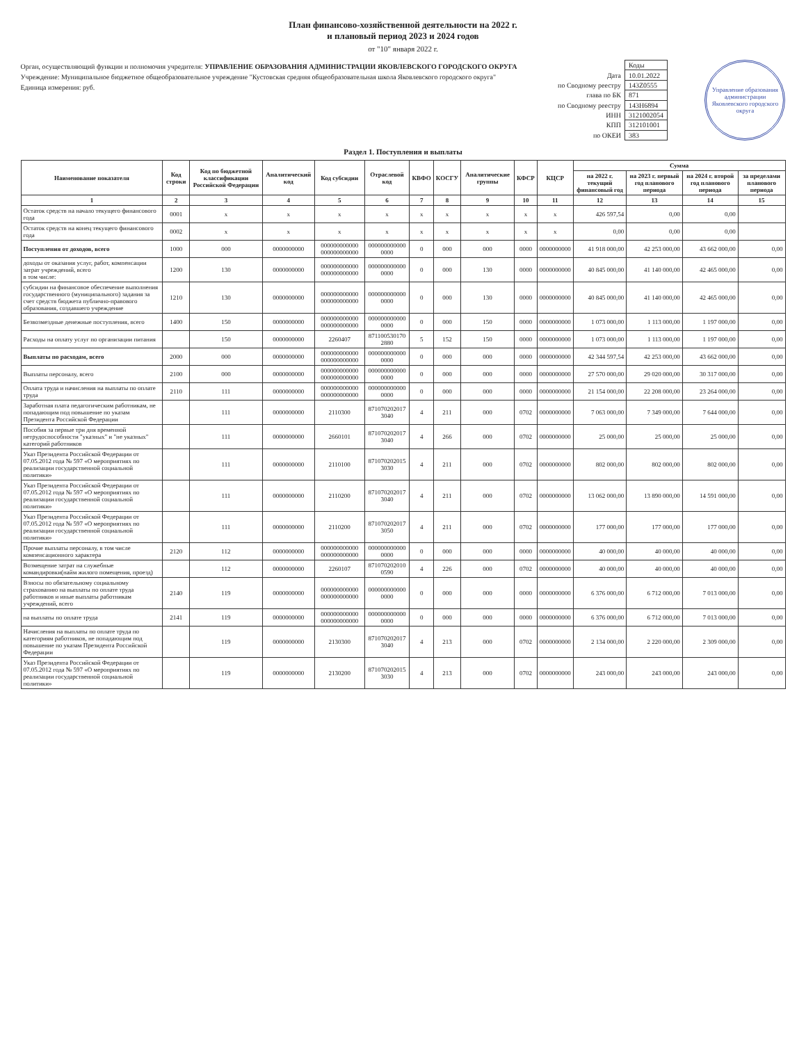План финансово-хозяйственной деятельности на 2022 г.
и плановый период 2023 и 2024 годов
от "10" января 2022 г.
Орган, осуществляющий функции и полномочия учредителя: УПРАВЛЕНИЕ ОБРАЗОВАНИЯ АДМИНИСТРАЦИИ ЯКОВЛЕВСКОГО ГОРОДСКОГО ОКРУГА
Учреждение: Муниципальное бюджетное общеобразовательное учреждение "Кустовская средняя общеобразовательная школа Яковлевского городского округа"
Единица измерения: руб.
| | Коды |
| Дата | 10.01.2022 |
| по Сводному реестру | 143Z0555 |
| глава по БК | 871 |
| по Сводному реестру | 143Н6894 |
| ИНН | 3121002054 |
| КПП | 312101001 |
| по ОКЕИ | 383 |
Управление образования администрации Яковлевского городского округа
Раздел 1. Поступления и выплаты
| Наименование показателя | Код строки | Код по бюджетной классификации Российской Федерации | Аналитический код | Код субсидии | Отраслевой код | КВФО | КОСГУ | Аналитические группы | КФСР | КЦСР | Сумма | | | |
| --- | --- | --- | --- | --- | --- | --- | --- | --- | --- | --- | --- | --- | --- | --- |
| | | | | | | | | | | | на 2022 г. текущий финансовый год | на 2023 г. первый год планового периода | на 2024 г. второй год планового периода | за пределами планового периода |
| 1 | 2 | 3 | 4 | 5 | 6 | 7 | 8 | 9 | 10 | 11 | 12 | 13 | 14 | 15 |
| Остаток средств на начало текущего финансового года | 0001 | x | x | x | x | x | x | x | x | x | 426 597,54 | 0,00 | 0,00 | |
| Остаток средств на конец текущего финансового года | 0002 | x | x | x | x | x | x | x | x | x | 0,00 | 0,00 | 0,00 | |
| Поступления от доходов, всего | 1000 | 000 | 0000000000 | 000000000000 000000000000 | 000000000000 0000 | 0 | 000 | 000 | 0000 | 0000000000 | 41 918 000,00 | 42 253 000,00 | 43 662 000,00 | 0,00 |
| доходы от оказания услуг, работ, компенсации затрат учреждений, всего в том числе: | 1200 | 130 | 0000000000 | 000000000000 000000000000 | 000000000000 0000 | 0 | 000 | 130 | 0000 | 0000000000 | 40 845 000,00 | 41 140 000,00 | 42 465 000,00 | 0,00 |
| субсидии на финансовое обеспечение выполнения государственного (муниципального) задания за счет средств бюджета публично-правового образования, создавшего учреждение | 1210 | 130 | 0000000000 | 000000000000 000000000000 | 000000000000 0000 | 0 | 000 | 130 | 0000 | 0000000000 | 40 845 000,00 | 41 140 000,00 | 42 465 000,00 | 0,00 |
| Безвозмездные денежные поступления, всего | 1400 | 150 | 0000000000 | 000000000000 000000000000 | 000000000000 0000 | 0 | 000 | 150 | 0000 | 0000000000 | 1 073 000,00 | 1 113 000,00 | 1 197 000,00 | 0,00 |
| Расходы на оплату услуг по организации питания | | 150 | 0000000000 | 2260407 | 871100530170 2880 | 5 | 152 | 150 | 0000 | 0000000000 | 1 073 000,00 | 1 113 000,00 | 1 197 000,00 | 0,00 |
| Выплаты по расходам, всего | 2000 | 000 | 0000000000 | 000000000000 000000000000 | 000000000000 0000 | 0 | 000 | 000 | 0000 | 0000000000 | 42 344 597,54 | 42 253 000,00 | 43 662 000,00 | 0,00 |
| Выплаты персоналу, всего | 2100 | 000 | 0000000000 | 000000000000 000000000000 | 000000000000 0000 | 0 | 000 | 000 | 0000 | 0000000000 | 27 570 000,00 | 29 020 000,00 | 30 317 000,00 | 0,00 |
| Оплата труда и начисления на выплаты по оплате труда | 2110 | 111 | 0000000000 | 000000000000 000000000000 | 000000000000 0000 | 0 | 000 | 000 | 0000 | 0000000000 | 21 154 000,00 | 22 208 000,00 | 23 264 000,00 | 0,00 |
| Заработная плата педагогическим работникам, не попадающим под повышение по указам Президента Российской Федерации | | 111 | 0000000000 | 2110300 | 871070202017 3040 | 4 | 211 | 000 | 0702 | 0000000000 | 7 063 000,00 | 7 349 000,00 | 7 644 000,00 | 0,00 |
| Пособия за первые три дня временной нетрудоспособности "указных" и "не указных" категорий работников | | 111 | 0000000000 | 2660101 | 871070202017 3040 | 4 | 266 | 000 | 0702 | 0000000000 | 25 000,00 | 25 000,00 | 25 000,00 | 0,00 |
| Указ Президента Российской Федерации от 07.05.2012 года № 597 «О мероприятиях по реализации государственной социальной политики» | | 111 | 0000000000 | 2110100 | 871070202015 3030 | 4 | 211 | 000 | 0702 | 0000000000 | 802 000,00 | 802 000,00 | 802 000,00 | 0,00 |
| Указ Президента Российской Федерации от 07.05.2012 года № 597 «О мероприятиях по реализации государственной социальной политики» | | 111 | 0000000000 | 2110200 | 871070202017 3040 | 4 | 211 | 000 | 0702 | 0000000000 | 13 062 000,00 | 13 890 000,00 | 14 591 000,00 | 0,00 |
| Указ Президента Российской Федерации от 07.05.2012 года № 597 «О мероприятиях по реализации государственной социальной политики» | | 111 | 0000000000 | 2110200 | 871070202017 3050 | 4 | 211 | 000 | 0702 | 0000000000 | 177 000,00 | 177 000,00 | 177 000,00 | 0,00 |
| Прочие выплаты персоналу, в том числе компенсационного характера | 2120 | 112 | 0000000000 | 000000000000 000000000000 | 000000000000 0000 | 0 | 000 | 000 | 0000 | 0000000000 | 40 000,00 | 40 000,00 | 40 000,00 | 0,00 |
| Возмещение затрат на служебные командировки(найм жилого помещения, проезд) | | 112 | 0000000000 | 2260107 | 871070202010 0590 | 4 | 226 | 000 | 0702 | 0000000000 | 40 000,00 | 40 000,00 | 40 000,00 | 0,00 |
| Взносы по обязательному социальному страхованию на выплаты по оплате труда работников и иные выплаты работникам учреждений, всего | 2140 | 119 | 0000000000 | 000000000000 000000000000 | 000000000000 0000 | 0 | 000 | 000 | 0000 | 0000000000 | 6 376 000,00 | 6 712 000,00 | 7 013 000,00 | 0,00 |
| на выплаты по оплате труда | 2141 | 119 | 0000000000 | 000000000000 000000000000 | 000000000000 0000 | 0 | 000 | 000 | 0000 | 0000000000 | 6 376 000,00 | 6 712 000,00 | 7 013 000,00 | 0,00 |
| Начисления на выплаты по оплате труда по категориям работников, не попадающим под повышение по указам Президента Российской Федерации | | 119 | 0000000000 | 2130300 | 871070202017 3040 | 4 | 213 | 000 | 0702 | 0000000000 | 2 134 000,00 | 2 220 000,00 | 2 309 000,00 | 0,00 |
| Указ Президента Российской Федерации от 07.05.2012 года № 597 «О мероприятиях по реализации государственной социальной политики» | | 119 | 0000000000 | 2130200 | 871070202015 3030 | 4 | 213 | 000 | 0702 | 0000000000 | 243 000,00 | 243 000,00 | 243 000,00 | 0,00 |